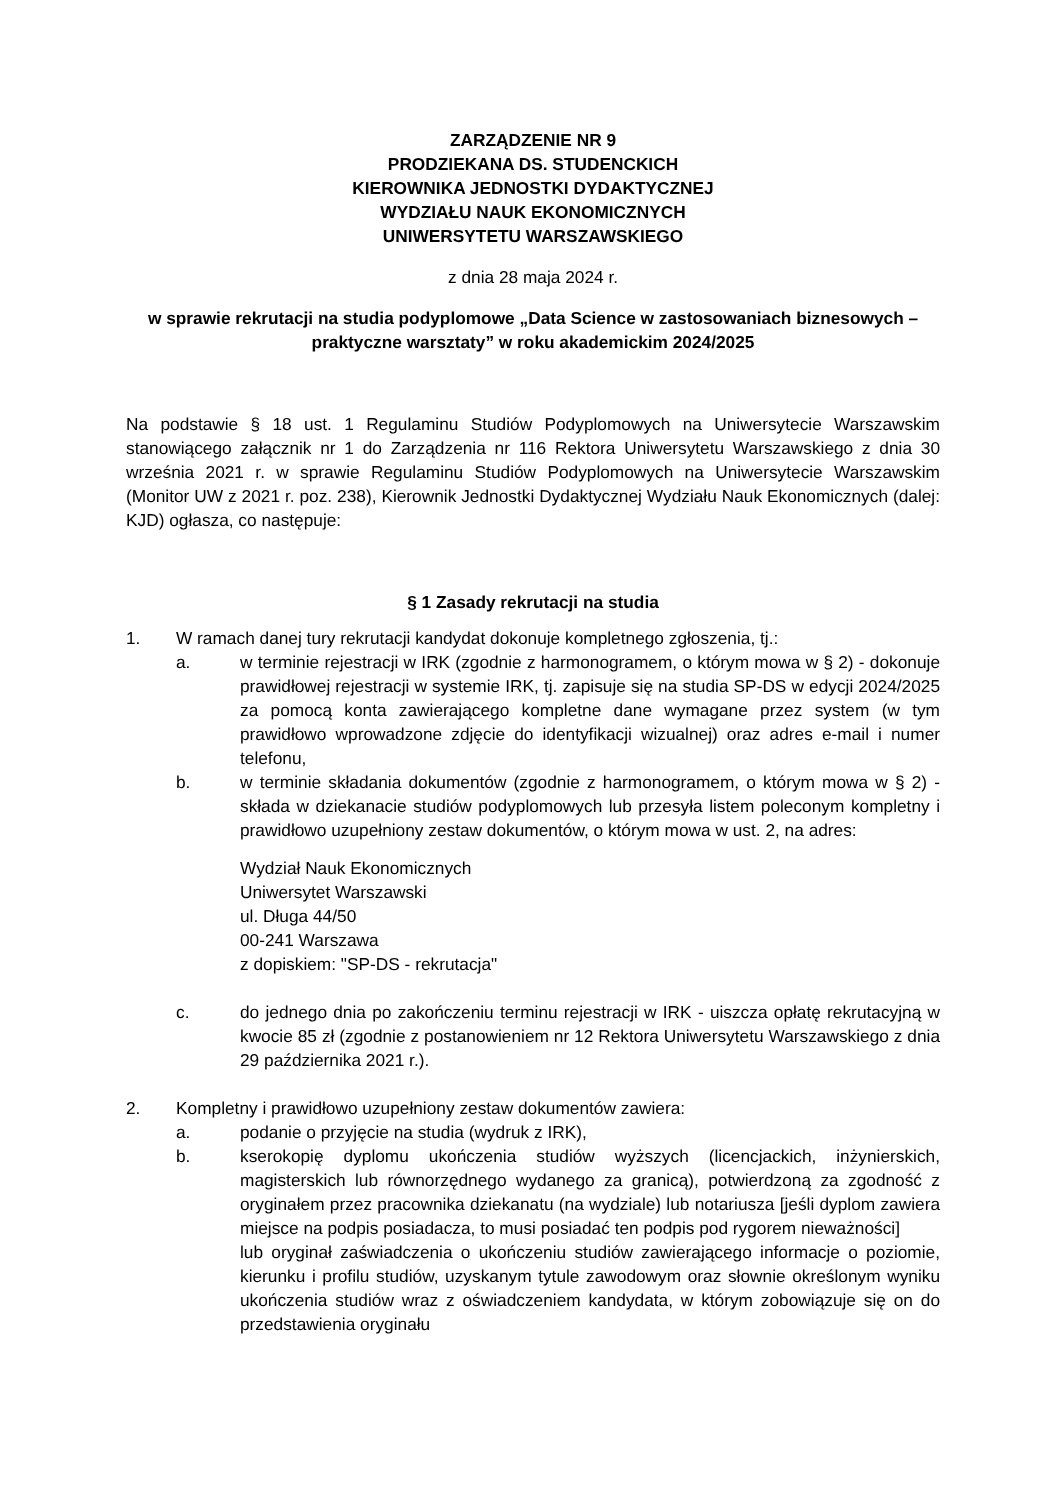ZARZĄDZENIE NR 9
PRODZIEKANA DS. STUDENCKICH
KIEROWNIKA JEDNOSTKI DYDAKTYCZNEJ
WYDZIAŁU NAUK EKONOMICZNYCH
UNIWERSYTETU WARSZAWSKIEGO
z dnia 28 maja 2024 r.
w sprawie rekrutacji na studia podyplomowe „Data Science w zastosowaniach biznesowych – praktyczne warsztaty” w roku akademickim 2024/2025
Na podstawie § 18 ust. 1 Regulaminu Studiów Podyplomowych na Uniwersytecie Warszawskim stanowiącego załącznik nr 1 do Zarządzenia nr 116 Rektora Uniwersytetu Warszawskiego z dnia 30 września 2021 r. w sprawie Regulaminu Studiów Podyplomowych na Uniwersytecie Warszawskim (Monitor UW z 2021 r. poz. 238), Kierownik Jednostki Dydaktycznej Wydziału Nauk Ekonomicznych (dalej: KJD) ogłasza, co następuje:
§ 1 Zasady rekrutacji na studia
1. W ramach danej tury rekrutacji kandydat dokonuje kompletnego zgłoszenia, tj.:
a. w terminie rejestracji w IRK (zgodnie z harmonogramem, o którym mowa w § 2) - dokonuje prawidłowej rejestracji w systemie IRK, tj. zapisuje się na studia SP-DS w edycji 2024/2025 za pomocą konta zawierającego kompletne dane wymagane przez system (w tym prawidłowo wprowadzone zdjęcie do identyfikacji wizualnej) oraz adres e-mail i numer telefonu,
b. w terminie składania dokumentów (zgodnie z harmonogramem, o którym mowa w § 2) - składa w dziekanacie studiów podyplomowych lub przesyła listem poleconym kompletny i prawidłowo uzupełniony zestaw dokumentów, o którym mowa w ust. 2, na adres:
Wydział Nauk Ekonomicznych
Uniwersytet Warszawski
ul. Długa 44/50
00-241 Warszawa
z dopiskiem: "SP-DS - rekrutacja"
c. do jednego dnia po zakończeniu terminu rejestracji w IRK - uiszcza opłatę rekrutacyjną w kwocie 85 zł (zgodnie z postanowieniem nr 12 Rektora Uniwersytetu Warszawskiego z dnia 29 października 2021 r.).
2. Kompletny i prawidłowo uzupełniony zestaw dokumentów zawiera:
a. podanie o przyjęcie na studia (wydruk z IRK),
b. kserokopię dyplomu ukończenia studiów wyższych (licencjackich, inżynierskich, magisterskich lub równorzędnego wydanego za granicą), potwierdzoną za zgodność z oryginałem przez pracownika dziekanatu (na wydziale) lub notariusza [jeśli dyplom zawiera miejsce na podpis posiadacza, to musi posiadać ten podpis pod rygorem nieważności]
lub oryginał zaświadczenia o ukończeniu studiów zawierającego informacje o poziomie, kierunku i profilu studiów, uzyskanym tytule zawodowym oraz słownie określonym wyniku ukończenia studiów wraz z oświadczeniem kandydata, w którym zobowiązuje się on do przedstawienia oryginału